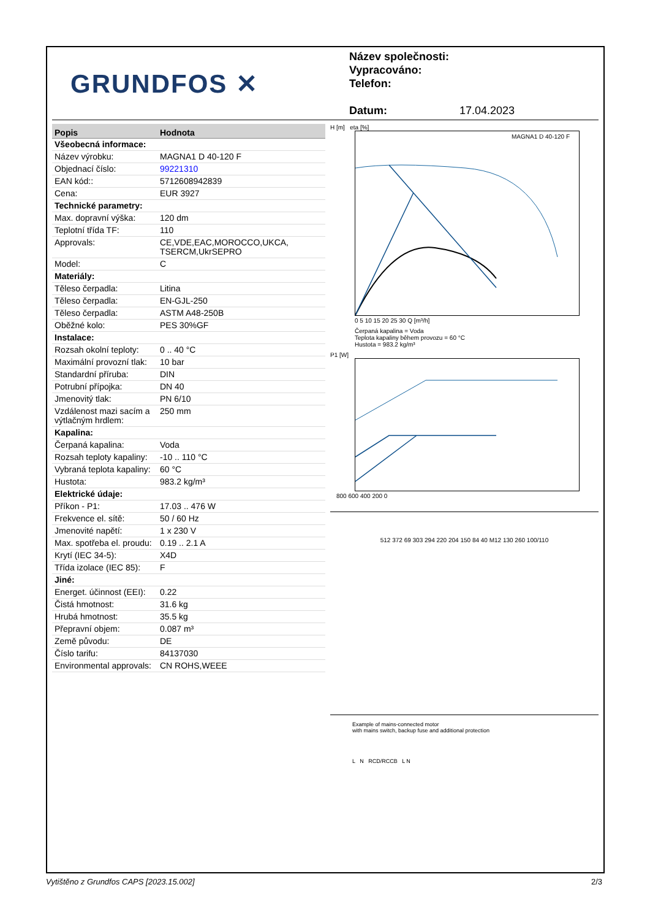GRUNDFOS ✕
Název společnosti:
Vypracováno:
Telefon:
Datum: 17.04.2023
| Popis | Hodnota |
| --- | --- |
| Všeobecná informace: | |
| Název výrobku: | MAGNA1 D 40-120 F |
| Objednací číslo: | 99221310 |
| EAN kód:: | 5712608942839 |
| Cena: | EUR 3927 |
| Technické parametry: | |
| Max. dopravní výška: | 120 dm |
| Teplotní třída TF: | 110 |
| Approvals: | CE,VDE,EAC,MOROCCO,UKCA, TSERCM,UkrSEPRO |
| Model: | C |
| Materiály: | |
| Těleso čerpadla: | Litina |
| Těleso čerpadla: | EN-GJL-250 |
| Těleso čerpadla: | ASTM A48-250B |
| Oběžné kolo: | PES 30%GF |
| Instalace: | |
| Rozsah okolní teploty: | 0 .. 40 °C |
| Maximální provozní tlak: | 10 bar |
| Standardní příruba: | DIN |
| Potrubní přípojka: | DN 40 |
| Jmenovitý tlak: | PN 6/10 |
| Vzdálenost mazi sacím a výtlačným hrdlem: | 250 mm |
| Kapalina: | |
| Čerpaná kapalina: | Voda |
| Rozsah teploty kapaliny: | -10 .. 110 °C |
| Vybraná teplota kapaliny: | 60 °C |
| Hustota: | 983.2 kg/m³ |
| Elektrické údaje: | |
| Příkon - P1: | 17.03 .. 476 W |
| Frekvence el. sítě: | 50 / 60 Hz |
| Jmenovité napětí: | 1 x 230 V |
| Max. spotřeba el. proudu: | 0.19 .. 2.1 A |
| Krytí (IEC 34-5): | X4D |
| Třída izolace (IEC 85): | F |
| Jiné: | |
| Energet. účinnost (EEI): | 0.22 |
| Čistá hmotnost: | 31.6 kg |
| Hrubá hmotnost: | 35.5 kg |
| Přepravní objem: | 0.087 m³ |
| Země původu: | DE |
| Číslo tarifu: | 84137030 |
| Environmental approvals: | CN ROHS,WEEE |
H [m] eta [%]
MAGNA1 D 40-120 F
0 5 10 15 20 25 30 Q [m³/h]
Čerpaná kapalina = Voda
Teplota kapaliny během provozu = 60 °C
Hustota = 983.2 kg/m³
P1 [W]
800 600 400 200 0
512 372 69 303 294 220 204 150 84 40 M12 130 260 100/110
Example of mains-connected motor
with mains switch, backup fuse and additional protection
L N RCD/RCCB L N
Vytištěno z Grundfos CAPS [2023.15.002] 2/3